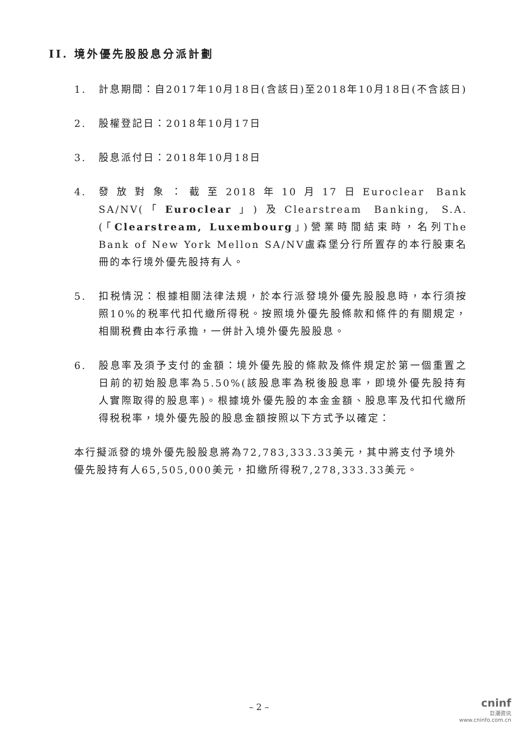II. 境外優先股股息分派計劃
1. 計息期間：自2017年10月18日(含該日)至2018年10月18日(不含該日)
2. 股權登記日：2018年10月17日
3. 股息派付日：2018年10月18日
4. 發放對象：截至2018年10月17日Euroclear Bank SA/NV(「Euroclear」)及Clearstream Banking, S.A.(「Clearstream, Luxembourg」)營業時間結束時，名列The Bank of New York Mellon SA/NV盧森堡分行所置存的本行股東名冊的本行境外優先股持有人。
5. 扣税情況：根據相關法律法規，於本行派發境外優先股股息時，本行須按照10%的税率代扣代繳所得税。按照境外優先股條款和條件的有關規定，相關税費由本行承擔，一併計入境外優先股股息。
6. 股息率及須予支付的金額：境外優先股的條款及條件規定於第一個重置之日前的初始股息率為5.50%(該股息率為税後股息率，即境外優先股持有人實際取得的股息率)。根據境外優先股的本金金額、股息率及代扣代繳所得税税率，境外優先股的股息金額按照以下方式予以確定：
本行擬派發的境外優先股股息將為72,783,333.33美元，其中將支付予境外優先股持有人65,505,000美元，扣繳所得税7,278,333.33美元。
– 2 –
cninf
巨潮资讯
www.cninfo.com.cn